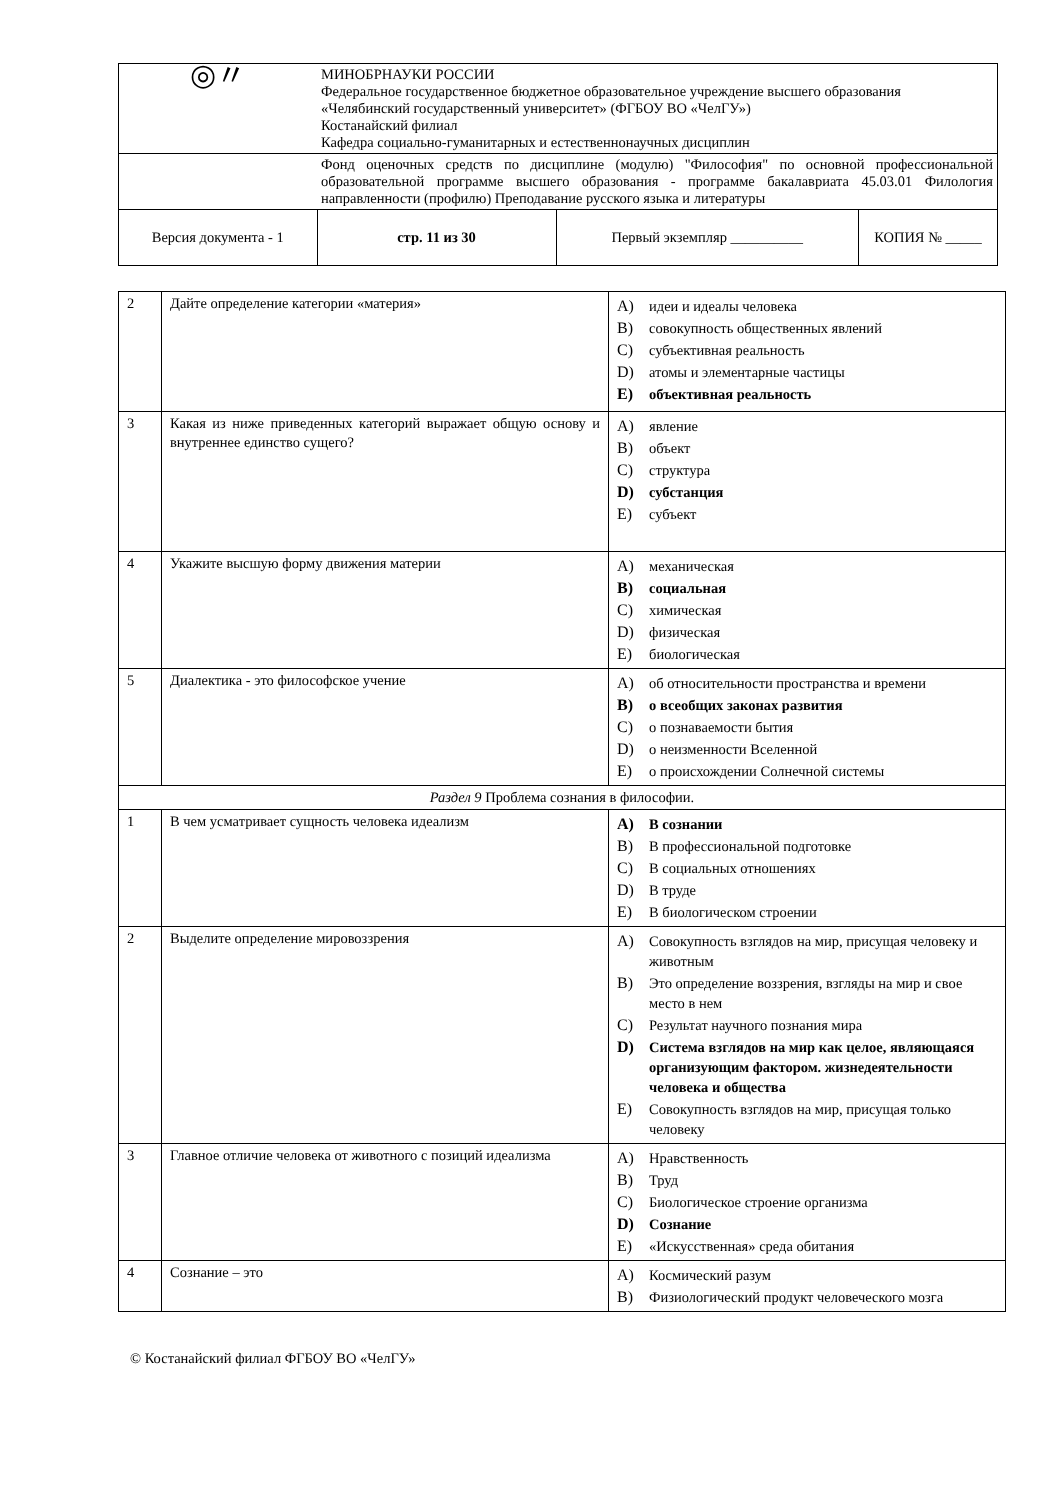| ◎〃 | МИНОБРНАУКИ РОССИИ Федеральное государственное бюджетное образовательное учреждение высшего образования «Челябинский государственный университет» (ФГБОУ ВО «ЧелГУ») Костанайский филиал Кафедра социально-гуманитарных и естественнонаучных дисциплин | | |
| | Фонд оценочных средств по дисциплине (модулю) "Философия" по основной профессиональной образовательной программе высшего образования - программе бакалавриата 45.03.01 Филология направленности (профилю) Преподавание русского языка и литературы | | |
| Версия документа - 1 | стр. 11 из 30 | Первый экземпляр __________ | КОПИЯ № _____ |
| 2 | Дайте определение категории «материя» | A) идеи и идеалы человека B) совокупность общественных явлений C) субъективная реальность D) атомы и элементарные частицы E) объективная реальность |
| 3 | Какая из ниже приведенных категорий выражает общую основу и внутреннее единство сущего? | A) явление B) объект C) структура D) субстанция E) субъект |
| 4 | Укажите высшую форму движения материи | A) механическая B) социальная C) химическая D) физическая E) биологическая |
| 5 | Диалектика - это философское учение | A) об относительности пространства и времени B) о всеобщих законах развития C) о познаваемости бытия D) о неизменности Вселенной E) о происхождении Солнечной системы |
| Раздел 9 Проблема сознания в философии. | | |
| 1 | В чем усматривает сущность человека идеализм | A) В сознании B) В профессиональной подготовке C) В социальных отношениях D) В труде E) В биологическом строении |
| 2 | Выделите определение мировоззрения | A) Совокупность взглядов на мир, присущая человеку и животным B) Это определение воззрения, взгляды на мир и свое место в нем C) Результат научного познания мира D) Система взглядов на мир как целое, являющаяся организующим фактором. жизнедеятельности человека и общества E) Совокупность взглядов на мир, присущая только человеку |
| 3 | Главное отличие человека от животного с позиций идеализма | A) Нравственность B) Труд C) Биологическое строение организма D) Сознание E) «Искусственная» среда обитания |
| 4 | Сознание – это | A) Космический разум B) Физиологический продукт человеческого мозга |
© Костанайский филиал ФГБОУ ВО «ЧелГУ»